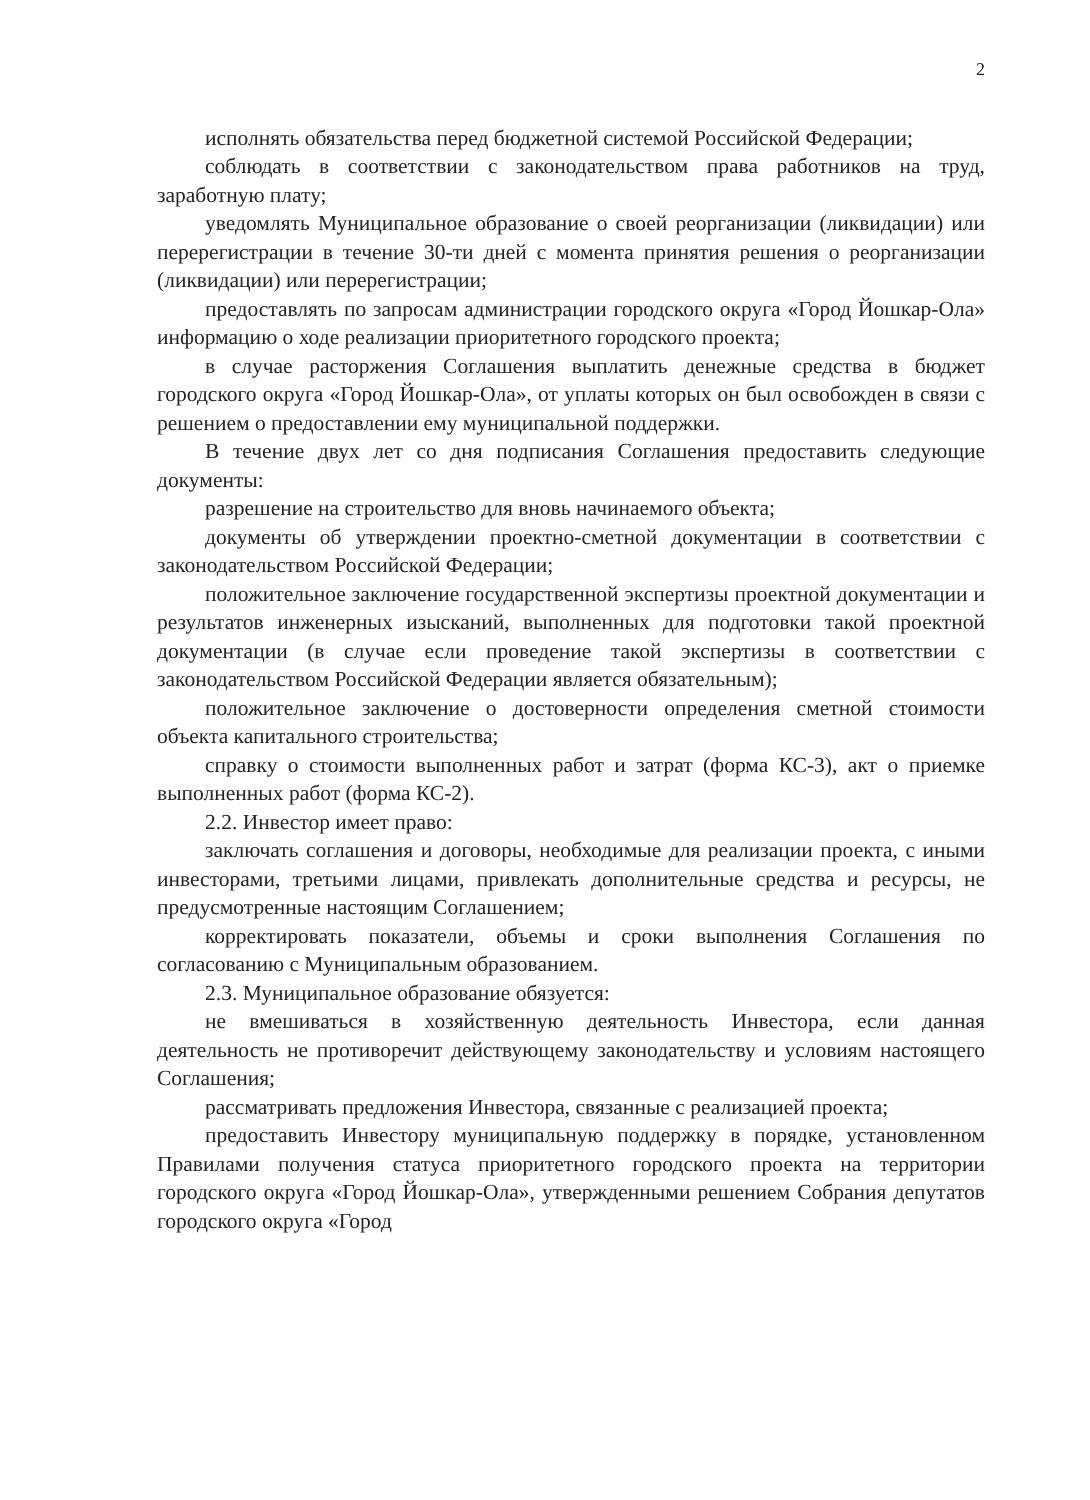2
исполнять обязательства перед бюджетной системой Российской Федерации;
соблюдать в соответствии с законодательством права работников на труд, заработную плату;
уведомлять Муниципальное образование о своей реорганизации (ликвидации) или перерегистрации в течение 30-ти дней с момента принятия решения о реорганизации (ликвидации) или перерегистрации;
предоставлять по запросам администрации городского округа «Город Йошкар-Ола» информацию о ходе реализации приоритетного городского проекта;
в случае расторжения Соглашения выплатить денежные средства в бюджет городского округа «Город Йошкар-Ола», от уплаты которых он был освобожден в связи с решением о предоставлении ему муниципальной поддержки.
В течение двух лет со дня подписания Соглашения предоставить следующие документы:
разрешение на строительство для вновь начинаемого объекта;
документы об утверждении проектно-сметной документации в соответствии с законодательством Российской Федерации;
положительное заключение государственной экспертизы проектной документации и результатов инженерных изысканий, выполненных для подготовки такой проектной документации (в случае если проведение такой экспертизы в соответствии с законодательством Российской Федерации является обязательным);
положительное заключение о достоверности определения сметной стоимости объекта капитального строительства;
справку о стоимости выполненных работ и затрат (форма КС-3), акт о приемке выполненных работ (форма КС-2).
2.2. Инвестор имеет право:
заключать соглашения и договоры, необходимые для реализации проекта, с иными инвесторами, третьими лицами, привлекать дополнительные средства и ресурсы, не предусмотренные настоящим Соглашением;
корректировать показатели, объемы и сроки выполнения Соглашения по согласованию с Муниципальным образованием.
2.3. Муниципальное образование обязуется:
не вмешиваться в хозяйственную деятельность Инвестора, если данная деятельность не противоречит действующему законодательству и условиям настоящего Соглашения;
рассматривать предложения Инвестора, связанные с реализацией проекта;
предоставить Инвестору муниципальную поддержку в порядке, установленном Правилами получения статуса приоритетного городского проекта на территории городского округа «Город Йошкар-Ола», утвержденными решением Собрания депутатов городского округа «Город